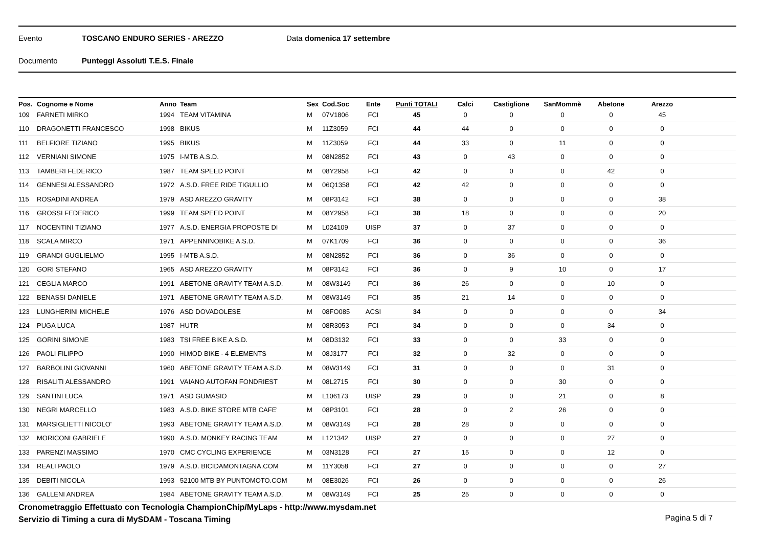Evento TOSCANO ENDURO SERIES - AREZZO Data domenica 17 settembre
Documento Punteggi Assoluti T.E.S. Finale
| Pos. | Cognome e Nome | Anno | Team | Sex | Cod.Soc | Ente | Punti TOTALI | Calci | Castiglione | SanMommè | Abetone | Arezzo | |
| --- | --- | --- | --- | --- | --- | --- | --- | --- | --- | --- | --- | --- | --- |
| 109 | FARNETI MIRKO | 1994 | TEAM VITAMINA | M | 07V1806 | FCI | 45 | 0 | 0 | 0 | 0 | 45 | |
| 110 | DRAGONETTI FRANCESCO | 1998 | BIKUS | M | 11Z3059 | FCI | 44 | 44 | 0 | 0 | 0 | 0 | |
| 111 | BELFIORE TIZIANO | 1995 | BIKUS | M | 11Z3059 | FCI | 44 | 33 | 0 | 11 | 0 | 0 | |
| 112 | VERNIANI SIMONE | 1975 | I-MTB A.S.D. | M | 08N2852 | FCI | 43 | 0 | 43 | 0 | 0 | 0 | |
| 113 | TAMBERI FEDERICO | 1987 | TEAM SPEED POINT | M | 08Y2958 | FCI | 42 | 0 | 0 | 0 | 42 | 0 | |
| 114 | GENNESI ALESSANDRO | 1972 | A.S.D. FREE RIDE TIGULLIO | M | 06Q1358 | FCI | 42 | 42 | 0 | 0 | 0 | 0 | |
| 115 | ROSADINI ANDREA | 1979 | ASD AREZZO GRAVITY | M | 08P3142 | FCI | 38 | 0 | 0 | 0 | 0 | 38 | |
| 116 | GROSSI FEDERICO | 1999 | TEAM SPEED POINT | M | 08Y2958 | FCI | 38 | 18 | 0 | 0 | 0 | 20 | |
| 117 | NOCENTINI TIZIANO | 1977 | A.S.D. ENERGIA PROPOSTE DI | M | L024109 | UISP | 37 | 0 | 37 | 0 | 0 | 0 | |
| 118 | SCALA MIRCO | 1971 | APPENNINOBIKE A.S.D. | M | 07K1709 | FCI | 36 | 0 | 0 | 0 | 0 | 36 | |
| 119 | GRANDI GUGLIELMO | 1995 | I-MTB A.S.D. | M | 08N2852 | FCI | 36 | 0 | 36 | 0 | 0 | 0 | |
| 120 | GORI STEFANO | 1965 | ASD AREZZO GRAVITY | M | 08P3142 | FCI | 36 | 0 | 9 | 10 | 0 | 17 | |
| 121 | CEGLIA MARCO | 1991 | ABETONE GRAVITY TEAM A.S.D. | M | 08W3149 | FCI | 36 | 26 | 0 | 0 | 10 | 0 | |
| 122 | BENASSI DANIELE | 1971 | ABETONE GRAVITY TEAM A.S.D. | M | 08W3149 | FCI | 35 | 21 | 14 | 0 | 0 | 0 | |
| 123 | LUNGHERINI MICHELE | 1976 | ASD DOVADOLESE | M | 08FO085 | ACSI | 34 | 0 | 0 | 0 | 0 | 34 | |
| 124 | PUGA LUCA | 1987 | HUTR | M | 08R3053 | FCI | 34 | 0 | 0 | 0 | 34 | 0 | |
| 125 | GORINI SIMONE | 1983 | TSI FREE BIKE A.S.D. | M | 08D3132 | FCI | 33 | 0 | 0 | 33 | 0 | 0 | |
| 126 | PAOLI FILIPPO | 1990 | HIMOD BIKE - 4 ELEMENTS | M | 08J3177 | FCI | 32 | 0 | 32 | 0 | 0 | 0 | |
| 127 | BARBOLINI GIOVANNI | 1960 | ABETONE GRAVITY TEAM A.S.D. | M | 08W3149 | FCI | 31 | 0 | 0 | 0 | 31 | 0 | |
| 128 | RISALITI ALESSANDRO | 1991 | VAIANO AUTOFAN FONDRIEST | M | 08L2715 | FCI | 30 | 0 | 0 | 30 | 0 | 0 | |
| 129 | SANTINI LUCA | 1971 | ASD GUMASIO | M | L106173 | UISP | 29 | 0 | 0 | 21 | 0 | 8 | |
| 130 | NEGRI MARCELLO | 1983 | A.S.D. BIKE STORE MTB CAFE' | M | 08P3101 | FCI | 28 | 0 | 2 | 26 | 0 | 0 | |
| 131 | MARSIGLIETTI NICOLO' | 1993 | ABETONE GRAVITY TEAM A.S.D. | M | 08W3149 | FCI | 28 | 28 | 0 | 0 | 0 | 0 | |
| 132 | MORICONI GABRIELE | 1990 | A.S.D. MONKEY RACING TEAM | M | L121342 | UISP | 27 | 0 | 0 | 0 | 27 | 0 | |
| 133 | PARENZI MASSIMO | 1970 | CMC CYCLING EXPERIENCE | M | 03N3128 | FCI | 27 | 15 | 0 | 0 | 12 | 0 | |
| 134 | REALI PAOLO | 1979 | A.S.D. BICIDAMONTAGNA.COM | M | 11Y3058 | FCI | 27 | 0 | 0 | 0 | 0 | 27 | |
| 135 | DEBITI NICOLA | 1993 | 52100 MTB BY PUNTOMOTO.COM | M | 08E3026 | FCI | 26 | 0 | 0 | 0 | 0 | 26 | |
| 136 | GALLENI ANDREA | 1984 | ABETONE GRAVITY TEAM A.S.D. | M | 08W3149 | FCI | 25 | 25 | 0 | 0 | 0 | 0 | |
Cronometraggio Effettuato con Tecnologia ChampionChip/MyLaps - http://www.mysdam.net
Servizio di Timing a cura di MySDAM - Toscana Timing
Pagina 5 di 7